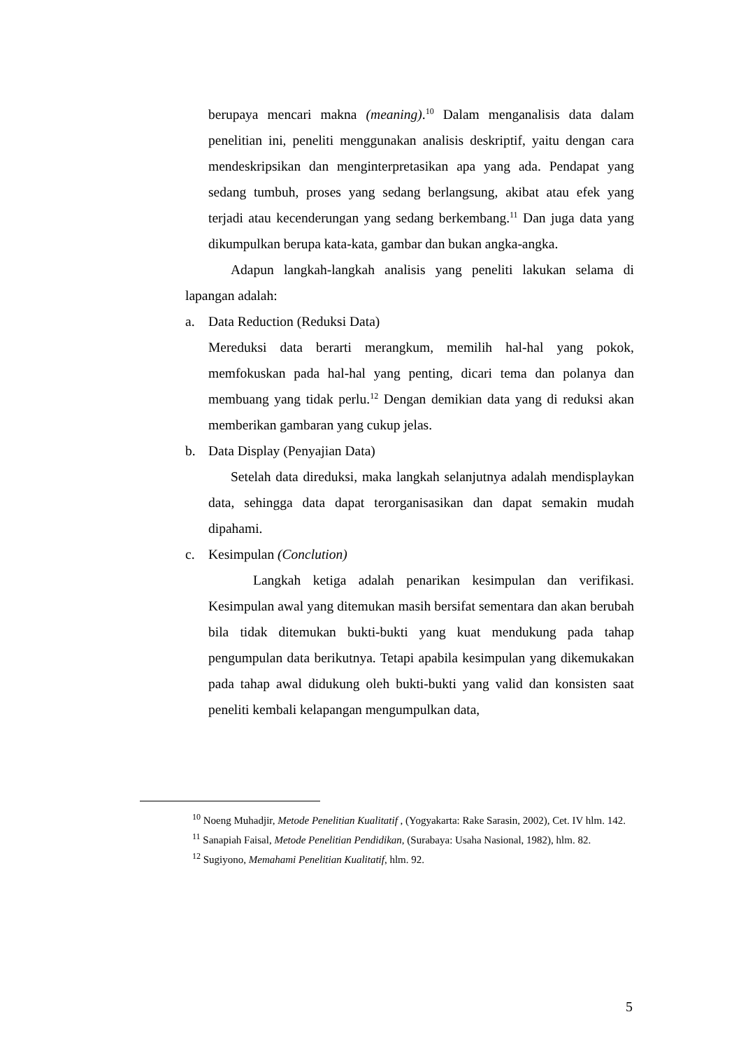berupaya mencari makna (meaning).<sup>10</sup> Dalam menganalisis data dalam penelitian ini, peneliti menggunakan analisis deskriptif, yaitu dengan cara mendeskripsikan dan menginterpretasikan apa yang ada. Pendapat yang sedang tumbuh, proses yang sedang berlangsung, akibat atau efek yang terjadi atau kecenderungan yang sedang berkembang.<sup>11</sup> Dan juga data yang dikumpulkan berupa kata-kata, gambar dan bukan angka-angka.
Adapun langkah-langkah analisis yang peneliti lakukan selama di lapangan adalah:
a. Data Reduction (Reduksi Data)
Mereduksi data berarti merangkum, memilih hal-hal yang pokok, memfokuskan pada hal-hal yang penting, dicari tema dan polanya dan membuang yang tidak perlu.<sup>12</sup> Dengan demikian data yang di reduksi akan memberikan gambaran yang cukup jelas.
b. Data Display (Penyajian Data)
Setelah data direduksi, maka langkah selanjutnya adalah mendisplaykan data, sehingga data dapat terorganisasikan dan dapat semakin mudah dipahami.
c. Kesimpulan (Conclution)
Langkah ketiga adalah penarikan kesimpulan dan verifikasi. Kesimpulan awal yang ditemukan masih bersifat sementara dan akan berubah bila tidak ditemukan bukti-bukti yang kuat mendukung pada tahap pengumpulan data berikutnya. Tetapi apabila kesimpulan yang dikemukakan pada tahap awal didukung oleh bukti-bukti yang valid dan konsisten saat peneliti kembali kelapangan mengumpulkan data,
<sup>10</sup> Noeng Muhadjir, Metode Penelitian Kualitatif , (Yogyakarta: Rake Sarasin, 2002), Cet. IV hlm. 142.
<sup>11</sup> Sanapiah Faisal, Metode Penelitian Pendidikan, (Surabaya: Usaha Nasional, 1982), hlm. 82.
<sup>12</sup> Sugiyono, Memahami Penelitian Kualitatif, hlm. 92.
5